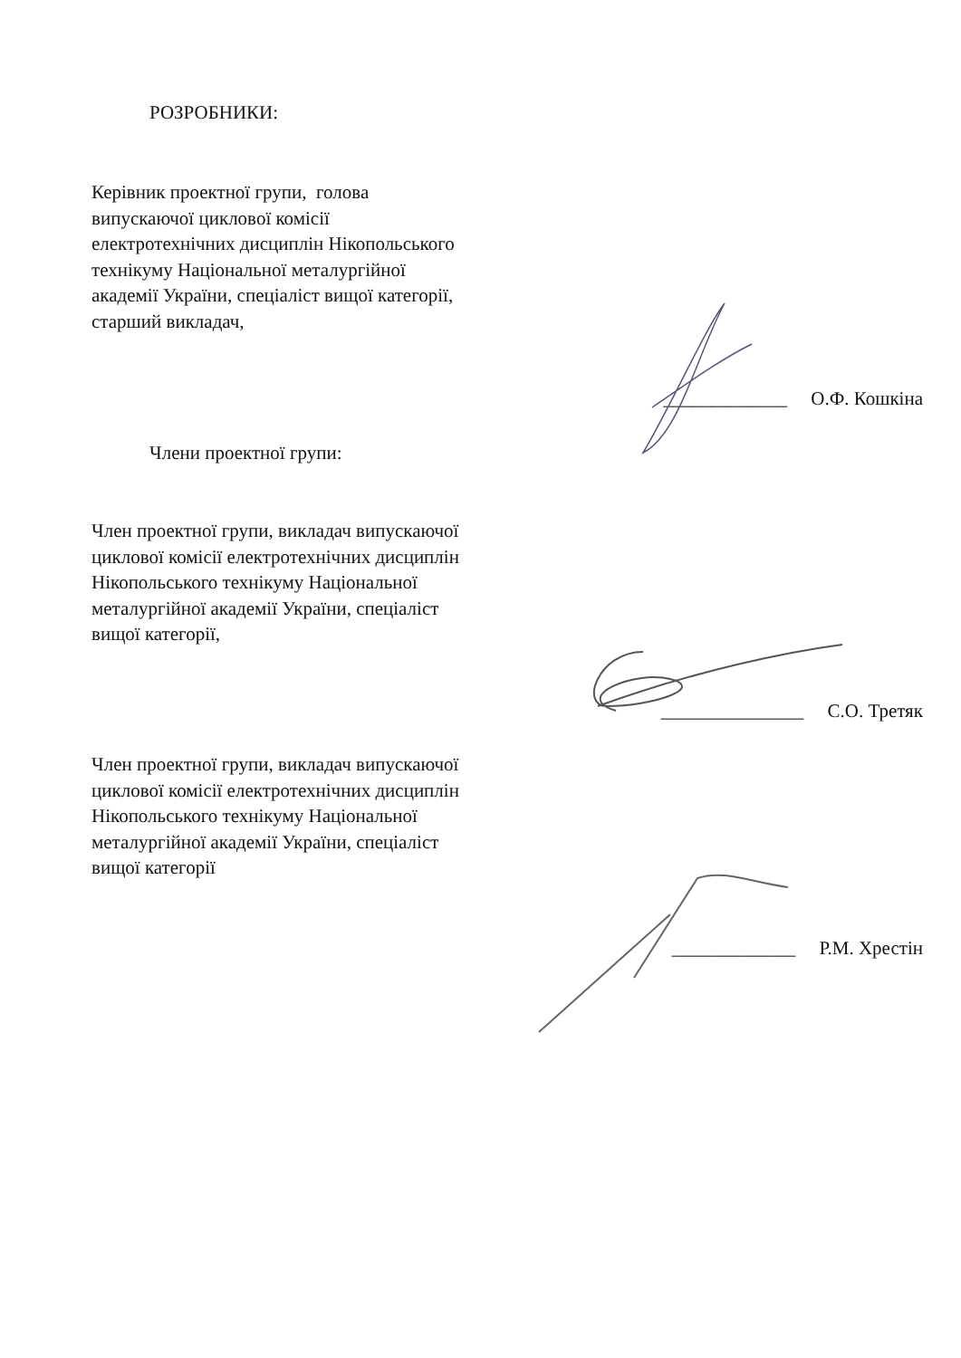РОЗРОБНИКИ:
Керівник проектної групи, голова випускаючої циклової комісії електротехнічних дисциплін Нікопольського технікуму Національної металургійної академії України, спеціаліст вищої категорії, старший викладач,
_____________ О.Ф. Кошкіна
Члени проектної групи:
Член проектної групи, викладач випускаючої циклової комісії електротехнічних дисциплін Нікопольського технікуму Національної металургійної академії України, спеціаліст вищої категорії,
_______________ С.О. Третяк
Член проектної групи, викладач випускаючої циклової комісії електротехнічних дисциплін Нікопольського технікуму Національної металургійної академії України, спеціаліст вищої категорії
_____________ Р.М. Хрестін